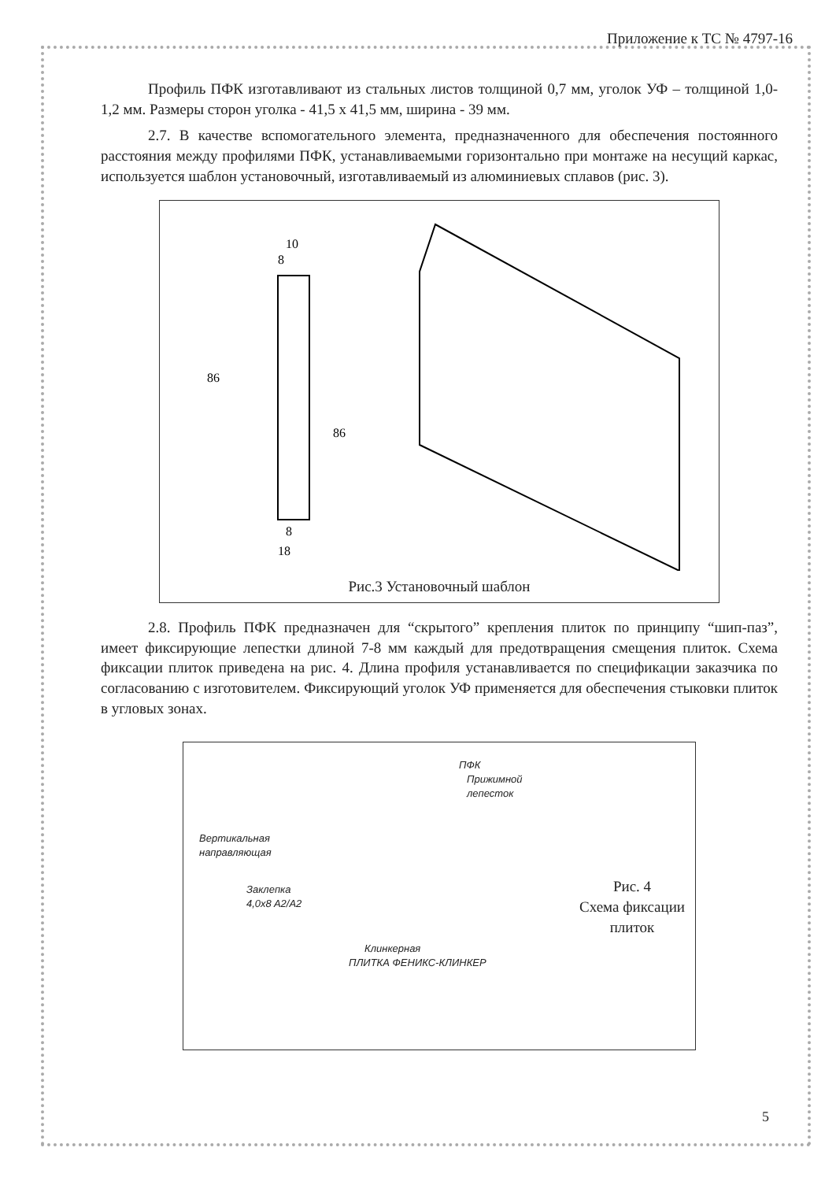Приложение к ТС № 4797-16
Профиль ПФК изготавливают из стальных листов толщиной 0,7 мм, уголок УФ – толщиной 1,0-1,2 мм. Размеры сторон уголка - 41,5 x 41,5 мм, ширина - 39 мм.
2.7. В качестве вспомогательного элемента, предназначенного для обеспечения постоянного расстояния между профилями ПФК, устанавливаемыми горизонтально при монтаже на несущий каркас, используется шаблон установочный, изготавливаемый из алюминиевых сплавов (рис. 3).
10
8
86
86
8
18
Рис.3 Установочный шаблон
2.8. Профиль ПФК предназначен для “скрытого” крепления плиток по принципу “шип-паз”, имеет фиксирующие лепестки длиной 7-8 мм каждый для предотвращения смещения плиток. Схема фиксации плиток приведена на рис. 4. Длина профиля устанавливается по спецификации заказчика по согласованию с изготовителем. Фиксирующий уголок УФ применяется для обеспечения стыковки плиток в угловых зонах.
ПФК
Прижимной
лепесток
Вертикальная
направляющая
Заклепка
4,0x8 A2/A2
Клинкерная
ПЛИТКА ФЕНИКС-КЛИНКЕР
Рис. 4
Схема фиксации плиток
5